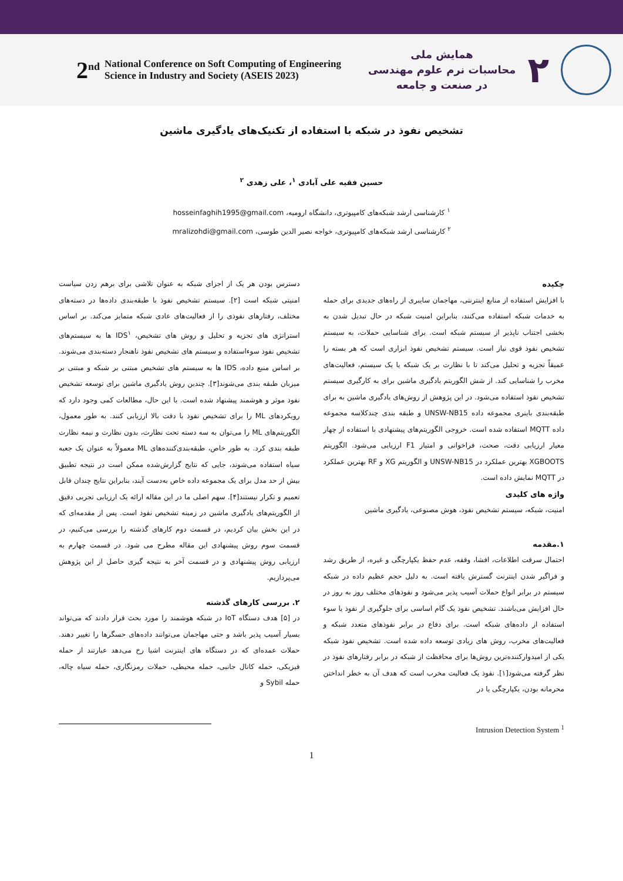2<sup>nd</sup> National Conference on Soft Computing of Engineering
Science in Industry and Society (ASEIS 2023)
همایش ملی
محاسبات نرم علوم مهندسی
در صنعت و جامعه
۲
تشخیص نفوذ در شبکه با استفاده از تکنیک‌های یادگیری ماشین
حسین فقیه علی آبادی <sup>۱</sup>، علی زهدی <sup>۲</sup>
<sup>۱</sup> کارشناسی ارشد شبکه‌های کامپیوتری، دانشگاه ارومیه، hosseinfaghih1995@gmail.com
<sup>۲</sup> کارشناسی ارشد شبکه‌های کامپیوتری، خواجه نصیر الدین طوسی، mralizohdi@gmail.com
چکیده
با افزایش استفاده از منابع اینترنتی، مهاجمان سایبری از راه‌های جدیدی برای حمله به خدمات شبکه استفاده می‌کنند، بنابراین امنیت شبکه در حال تبدیل شدن به بخشی اجتناب ناپذیر از سیستم شبکه است. برای شناسایی حملات، به سیستم تشخیص نفوذ قوی نیاز است. سیستم تشخیص نفوذ ابزاری است که هر بسته را عمیقاً تجزیه و تحلیل می‌کند تا با نظارت بر یک شبکه یا یک سیستم، فعالیت‌های مخرب را شناسایی کند. از شش الگوریتم یادگیری ماشین برای به کارگیری سیستم تشخیص نفوذ استفاده می‌شود. در این پژوهش از روش‌های یادگیری ماشین به برای طبقه‌بندی باینری مجموعه داده UNSW-NB15 و طبقه بندی چندکلاسه مجموعه داده MQTT استفاده شده است. خروجی الگوریتم‌های پیشنهادی با استفاده از چهار معیار ارزیابی دقت، صحت، فراخوانی و امتیاز F1 ارزیابی می‌شود. الگوریتم XGBOOTS بهترین عملکرد در UNSW-NB15 و الگوریتم XG و RF بهترین عملکرد در MQTT نمایش داده است.
واژه های کلیدی
امنیت، شبکه، سیستم تشخیص نفوذ، هوش مصنوعی، یادگیری ماشین
۱.مقدمه
احتمال سرقت اطلاعات، افشا، وقفه، عدم حفظ یکپارچگی و غیره، از طریق رشد و فراگیر شدن اینترنت گسترش یافته است. به دلیل حجم عظیم داده در شبکه سیستم در برابر انواع حملات آسیب پذیر می‌شود و نفوذهای مختلف روز به روز در حال افزایش می‌باشند. تشخیص نفوذ یک گام اساسی برای جلوگیری از نفوذ یا سوء استفاده از داده‌های شبکه است. برای دفاع در برابر نفوذهای متعدد شبکه و فعالیت‌های مخرب، روش های زیادی توسعه داده شده است. تشخیص نفوذ شبکه یکی از امیدوارکننده‌ترین روش‌ها برای محافظت از شبکه در برابر رفتارهای نفوذ در نظر گرفته می‌شود[۱]. نفوذ یک فعالیت مخرب است که هدف آن به خطر انداختن محرمانه بودن، یکپارچگی یا در
دسترس بودن هر یک از اجزای شبکه به عنوان تلاشی برای برهم زدن سیاست امنیتی شبکه است [۲]. سیستم تشخیص نفوذ با طبقه‌بندی داده‌ها در دسته‌های مختلف، رفتارهای نفوذی را از فعالیت‌های عادی شبکه متمایز می‌کند. بر اساس استراتژی های تجزیه و تحلیل و روش های تشخیص، IDS<sup>۱</sup> ها به سیستم‌های تشخیص نفوذ سوءاستفاده و سیستم های تشخیص نفوذ ناهنجار دسته‌بندی می‌شوند. بر اساس منبع داده، IDS ها به سیستم های تشخیص مبتنی بر شبکه و مبتنی بر میزبان طبقه بندی می‌شوند[۳]. چندین روش یادگیری ماشین برای توسعه تشخیص نفوذ موثر و هوشمند پیشنهاد شده است. با این حال، مطالعات کمی وجود دارد که رویکردهای ML را برای تشخیص نفوذ با دقت بالا ارزیابی کنند. به طور معمول، الگوریتم‌های ML را می‌توان به سه دسته تحت نظارت، بدون نظارت و نیمه نظارت طبقه بندی کرد. به طور خاص، طبقه‌بندی‌کننده‌های ML معمولاً به عنوان یک جعبه سیاه استفاده می‌شوند، جایی که نتایج گزارش‌شده ممکن است در نتیجه تطبیق بیش از حد مدل برای یک مجموعه داده خاص به‌دست آیند، بنابراین نتایج چندان قابل تعمیم و تکرار نیستند[۴]. سهم اصلی ما در این مقاله ارائه یک ارزیابی تجربی دقیق از الگوریتم‌های یادگیری ماشین در زمینه تشخیص نفوذ است. پس از مقدمه‌ای که در این بخش بیان کردیم، در قسمت دوم کارهای گذشته را بررسی می‌کنیم، در قسمت سوم روش پیشنهادی این مقاله مطرح می شود. در قسمت چهارم به ارزیابی روش پیشنهادی و در قسمت آخر به نتیجه گیری حاصل از این پژوهش می‌پردازیم.
۲. بررسی کارهای گذشته
در [۵] هدف دستگاه IoT در شبکه هوشمند را مورد بحث قرار دادند که می‌تواند بسیار آسیب پذیر باشد و حتی مهاجمان می‌توانند داده‌های حسگرها را تغییر دهند. حملات عمده‌ای که در دستگاه های اینترنت اشیا رخ می‌دهد عبارتند از حمله فیزیکی، حمله کانال جانبی، حمله محیطی، حملات رمزنگاری، حمله سیاه چاله، حمله Sybil و
<sup>1</sup> Intrusion Detection System
1